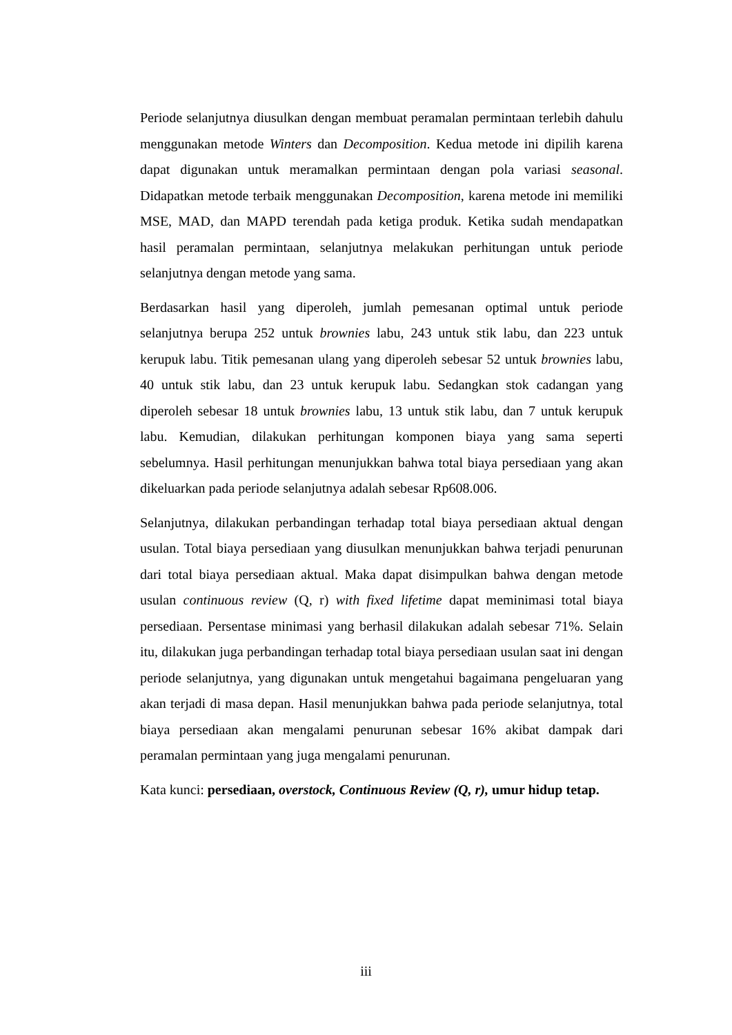Periode selanjutnya diusulkan dengan membuat peramalan permintaan terlebih dahulu menggunakan metode Winters dan Decomposition. Kedua metode ini dipilih karena dapat digunakan untuk meramalkan permintaan dengan pola variasi seasonal. Didapatkan metode terbaik menggunakan Decomposition, karena metode ini memiliki MSE, MAD, dan MAPD terendah pada ketiga produk. Ketika sudah mendapatkan hasil peramalan permintaan, selanjutnya melakukan perhitungan untuk periode selanjutnya dengan metode yang sama.
Berdasarkan hasil yang diperoleh, jumlah pemesanan optimal untuk periode selanjutnya berupa 252 untuk brownies labu, 243 untuk stik labu, dan 223 untuk kerupuk labu. Titik pemesanan ulang yang diperoleh sebesar 52 untuk brownies labu, 40 untuk stik labu, dan 23 untuk kerupuk labu. Sedangkan stok cadangan yang diperoleh sebesar 18 untuk brownies labu, 13 untuk stik labu, dan 7 untuk kerupuk labu. Kemudian, dilakukan perhitungan komponen biaya yang sama seperti sebelumnya. Hasil perhitungan menunjukkan bahwa total biaya persediaan yang akan dikeluarkan pada periode selanjutnya adalah sebesar Rp608.006.
Selanjutnya, dilakukan perbandingan terhadap total biaya persediaan aktual dengan usulan. Total biaya persediaan yang diusulkan menunjukkan bahwa terjadi penurunan dari total biaya persediaan aktual. Maka dapat disimpulkan bahwa dengan metode usulan continuous review (Q, r) with fixed lifetime dapat meminimasi total biaya persediaan. Persentase minimasi yang berhasil dilakukan adalah sebesar 71%. Selain itu, dilakukan juga perbandingan terhadap total biaya persediaan usulan saat ini dengan periode selanjutnya, yang digunakan untuk mengetahui bagaimana pengeluaran yang akan terjadi di masa depan. Hasil menunjukkan bahwa pada periode selanjutnya, total biaya persediaan akan mengalami penurunan sebesar 16% akibat dampak dari peramalan permintaan yang juga mengalami penurunan.
Kata kunci: persediaan, overstock, Continuous Review (Q, r), umur hidup tetap.
iii